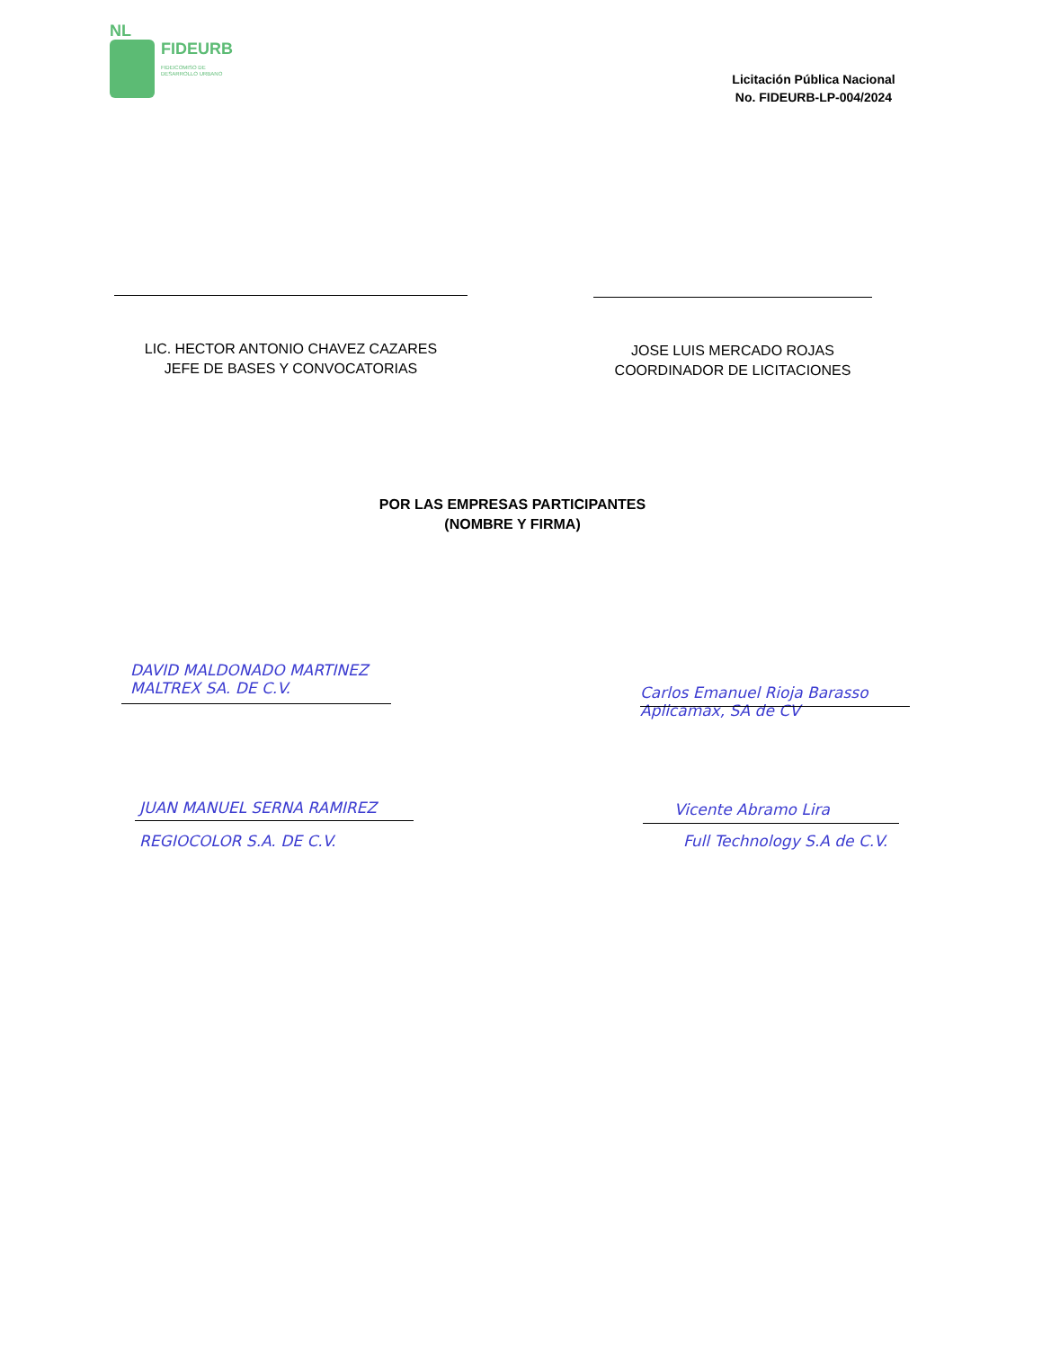NL
FIDEURB
FIDEICOMISO DE
DESARROLLO URBANO
Licitación Pública Nacional
No. FIDEURB-LP-004/2024
LIC. HECTOR ANTONIO CHAVEZ CAZARES
JEFE DE BASES Y CONVOCATORIAS
JOSE LUIS MERCADO ROJAS
COORDINADOR DE LICITACIONES
POR LAS EMPRESAS PARTICIPANTES
(NOMBRE Y FIRMA)
DAVID MALDONADO MARTINEZ
MALTREX SA. DE C.V.
JUAN MANUEL SERNA RAMIREZ
REGIOCOLOR S.A. DE C.V.
Carlos Emanuel Rioja Barasso
Aplicamax, SA de CV
Vicente Abramo Lira
Full Technology S.A de C.V.